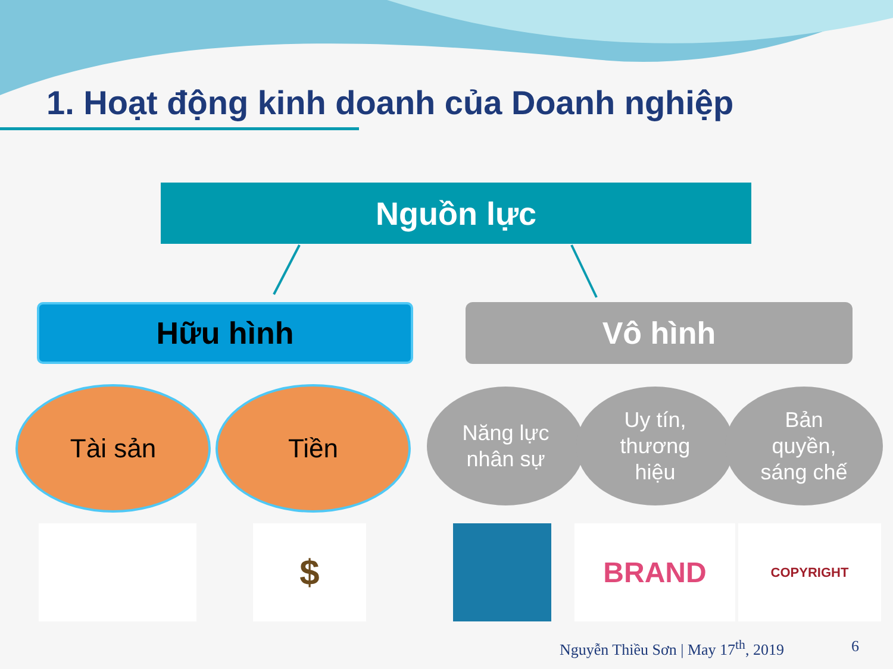1. Hoạt động kinh doanh của Doanh nghiệp
Nguồn lực
Hữu hình
Vô hình
Tài sản Tiền
Năng lực
nhân sự
Uy tín,
thương
hiệu
Bản
quyền,
sáng chế
$ BRAND COPYRIGHT
Nguyễn Thiều Sơn | May 17<sup>th</sup>, 2019
6